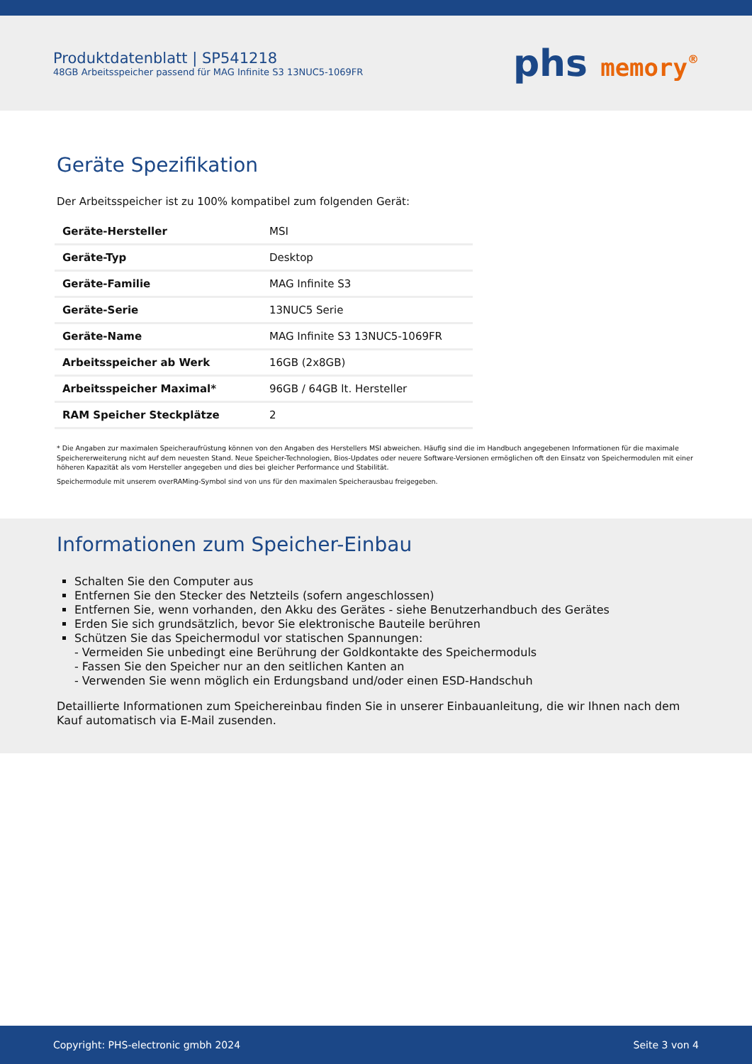Produktdatenblatt | SP541218
48GB Arbeitsspeicher passend für MAG Infinite S3 13NUC5-1069FR
phs memory<sup>®</sup>
Geräte Spezifikation
Der Arbeitsspeicher ist zu 100% kompatibel zum folgenden Gerät:
| Geräte-Hersteller | MSI |
| Geräte-Typ | Desktop |
| Geräte-Familie | MAG Infinite S3 |
| Geräte-Serie | 13NUC5 Serie |
| Geräte-Name | MAG Infinite S3 13NUC5-1069FR |
| Arbeitsspeicher ab Werk | 16GB (2x8GB) |
| Arbeitsspeicher Maximal* | 96GB / 64GB lt. Hersteller |
| RAM Speicher Steckplätze | 2 |
* Die Angaben zur maximalen Speicheraufrüstung können von den Angaben des Herstellers MSI abweichen. Häufig sind die im Handbuch angegebenen Informationen für die maximale Speichererweiterung nicht auf dem neuesten Stand. Neue Speicher-Technologien, Bios-Updates oder neuere Software-Versionen ermöglichen oft den Einsatz von Speichermodulen mit einer höheren Kapazität als vom Hersteller angegeben und dies bei gleicher Performance und Stabilität.
Speichermodule mit unserem overRAMing-Symbol sind von uns für den maximalen Speicherausbau freigegeben.
Informationen zum Speicher-Einbau
Schalten Sie den Computer aus
Entfernen Sie den Stecker des Netzteils (sofern angeschlossen)
Entfernen Sie, wenn vorhanden, den Akku des Gerätes - siehe Benutzerhandbuch des Gerätes
Erden Sie sich grundsätzlich, bevor Sie elektronische Bauteile berühren
Schützen Sie das Speichermodul vor statischen Spannungen:
- Vermeiden Sie unbedingt eine Berührung der Goldkontakte des Speichermoduls
- Fassen Sie den Speicher nur an den seitlichen Kanten an
- Verwenden Sie wenn möglich ein Erdungsband und/oder einen ESD-Handschuh
Detaillierte Informationen zum Speichereinbau finden Sie in unserer Einbauanleitung, die wir Ihnen nach dem Kauf automatisch via E-Mail zusenden.
Copyright: PHS-electronic gmbh 2024 Seite 3 von 4